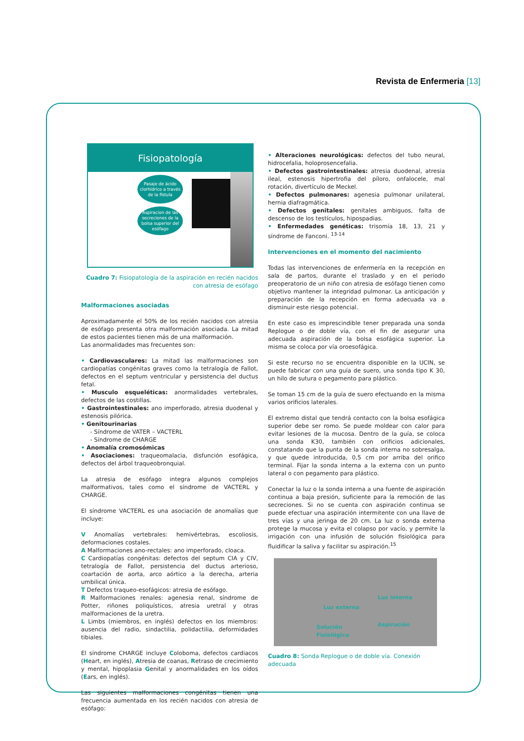Revista de Enfermeria [13]
Fisiopatología
Pasaje de ácido clorhídrico a través de la fístula
Aspiracion de las secreciones de la bolsa superior del esófago
Cuadro 7: Fisiopatología de la aspiración en recién nacidos con atresia de esófago
Malformaciones asociadas
Aproximadamente el 50% de los recién nacidos con atresia de esófago presenta otra malformación asociada. La mitad de estos pacientes tienen más de una malformación.
Las anormalidades mas frecuentes son:
• Cardiovasculares: La mitad las malformaciones son cardiopatías congénitas graves como la tetralogía de Fallot, defectos en el septum ventricular y persistencia del ductus fetal.
• Musculo esqueléticas: anormalidades vertebrales, defectos de las costillas.
• Gastrointestinales: ano imperforado, atresia duodenal y estenosis pilórica.
• Genitourinarias
- Síndrome de VATER – VACTERL
- Síndrome de CHARGE
• Anomalía cromosómicas
• Asociaciones: traqueomalacia, disfunción esofágica, defectos del árbol traqueobronquial.
La atresia de esófago integra algunos complejos malformativos, tales como el síndrome de VACTERL y CHARGE.
El síndrome VACTERL es una asociación de anomalías que incluye:
V Anomalías vertebrales: hemivértebras, escoliosis, deformaciones costales.
A Malformaciones ano-rectales: ano imperforado, cloaca.
C Cardiopatías congénitas: defectos del septum CIA y CIV, tetralogía de Fallot, persistencia del ductus arterioso, coartación de aorta, arco aórtico a la derecha, arteria umbilical única.
T Defectos traqueo-esofágicos: atresia de esófago.
R Malformaciones renales: agenesia renal, síndrome de Potter, riñones poliquísticos, atresia uretral y otras malformaciones de la uretra.
L Limbs (miembros, en inglés) defectos en los miembros: ausencia del radio, sindactilia, polidactilia, deformidades tibiales.
El síndrome CHARGE incluye Coloboma, defectos cardiacos (Heart, en inglés), Atresia de coanas, Retraso de crecimiento y mental, hipoplasia Genital y anormalidades en los oídos (Ears, en inglés).
Las siguientes malformaciones congénitas tienen una frecuencia aumentada en los recién nacidos con atresia de esófago:
• Alteraciones neurológicas: defectos del tubo neural, hidrocefalia, holoprosencefalia.
• Defectos gastrointestinales: atresia duodenal, atresia ileal, estenosis hipertrofia del píloro, onfalocele, mal rotación, divertículo de Meckel.
• Defectos pulmonares: agenesia pulmonar unilateral, hernia diafragmática.
• Defectos genitales: genitales ambiguos, falta de descenso de los testículos, hipospadias.
• Enfermedades genéticas: trisomía 18, 13, 21 y síndrome de Fanconi. <sup>13-14</sup>
Intervenciones en el momento del nacimiento
Todas las intervenciones de enfermería en la recepción en sala de partos, durante el traslado y en el periodo preoperatorio de un niño con atresia de esófago tienen como objetivo mantener la integridad pulmonar. La anticipación y preparación de la recepción en forma adecuada va a disminuir este riesgo potencial.
En este caso es imprescindible tener preparada una sonda Replogue o de doble vía, con el fin de asegurar una adecuada aspiración de la bolsa esofágica superior. La misma se coloca por vía oroesofágica.
Si este recurso no se encuentra disponible en la UCIN, se puede fabricar con una guía de suero, una sonda tipo K 30, un hilo de sutura o pegamento para plástico.
Se toman 15 cm de la guía de suero efectuando en la misma varios orificios laterales.
El extremo distal que tendrá contacto con la bolsa esofágica superior debe ser romo. Se puede moldear con calor para evitar lesiones de la mucosa. Dentro de la guía, se coloca una sonda K30, también con orificios adicionales, constatando que la punta de la sonda interna no sobresalga, y que quede introducida, 0,5 cm por arriba del orifico terminal. Fijar la sonda interna a la externa con un punto lateral o con pegamento para plástico.
Conectar la luz o la sonda interna a una fuente de aspiración continua a baja presión, suficiente para la remoción de las secreciones. Si no se cuenta con aspiración continua se puede efectuar una aspiración intermitente con una llave de tres vías y una jeringa de 20 cm. La luz o sonda externa protege la mucosa y evita el colapso por vacío, y permite la irrigación con una infusión de solución fisiológica para fluidificar la saliva y facilitar su aspiración.<sup>15</sup>
Luz interna
Luz externa
Aspiración
Solución
Fisiológica
Cuadro 8: Sonda Replogue o de doble vía. Conexión adecuada